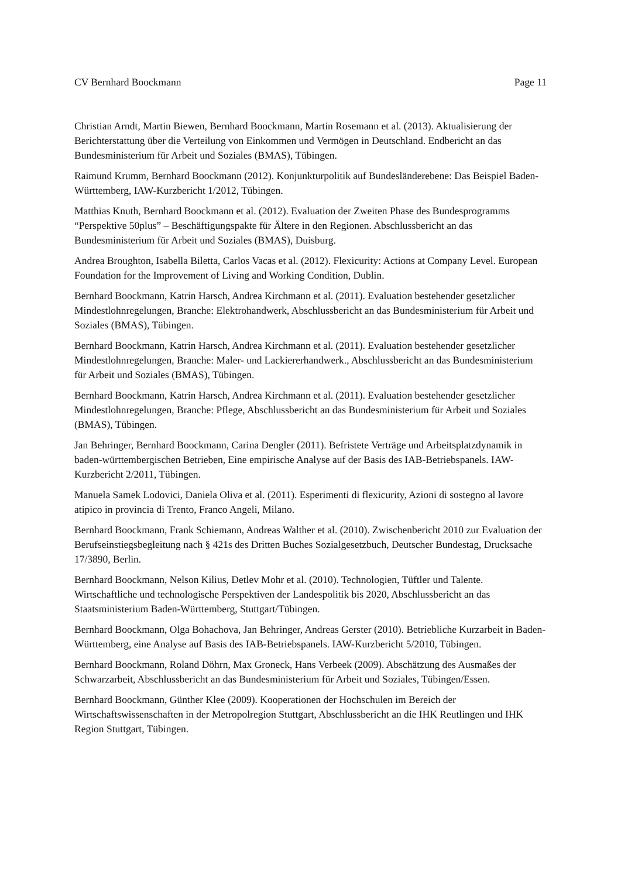CV Bernhard Boockmann Page 11
Christian Arndt, Martin Biewen, Bernhard Boockmann, Martin Rosemann et al. (2013). Aktualisierung der Berichterstattung über die Verteilung von Einkommen und Vermögen in Deutschland. Endbericht an das Bundesministerium für Arbeit und Soziales (BMAS), Tübingen.
Raimund Krumm, Bernhard Boockmann (2012). Konjunkturpolitik auf Bundesländerebene: Das Beispiel Baden-Württemberg, IAW-Kurzbericht 1/2012, Tübingen.
Matthias Knuth, Bernhard Boockmann et al. (2012). Evaluation der Zweiten Phase des Bundesprogramms “Perspektive 50plus” – Beschäftigungspakte für Ältere in den Regionen. Abschlussbericht an das Bundesministerium für Arbeit und Soziales (BMAS), Duisburg.
Andrea Broughton, Isabella Biletta, Carlos Vacas et al. (2012). Flexicurity: Actions at Company Level. European Foundation for the Improvement of Living and Working Condition, Dublin.
Bernhard Boockmann, Katrin Harsch, Andrea Kirchmann et al. (2011). Evaluation bestehender gesetzlicher Mindestlohnregelungen, Branche: Elektrohandwerk, Abschlussbericht an das Bundesministerium für Arbeit und Soziales (BMAS), Tübingen.
Bernhard Boockmann, Katrin Harsch, Andrea Kirchmann et al. (2011). Evaluation bestehender gesetzlicher Mindestlohnregelungen, Branche: Maler- und Lackiererhandwerk., Abschlussbericht an das Bundesministerium für Arbeit und Soziales (BMAS), Tübingen.
Bernhard Boockmann, Katrin Harsch, Andrea Kirchmann et al. (2011). Evaluation bestehender gesetzlicher Mindestlohnregelungen, Branche: Pflege, Abschlussbericht an das Bundesministerium für Arbeit und Soziales (BMAS), Tübingen.
Jan Behringer, Bernhard Boockmann, Carina Dengler (2011). Befristete Verträge und Arbeitsplatzdynamik in baden-württembergischen Betrieben, Eine empirische Analyse auf der Basis des IAB-Betriebspanels. IAW-Kurzbericht 2/2011, Tübingen.
Manuela Samek Lodovici, Daniela Oliva et al. (2011). Esperimenti di flexicurity, Azioni di sostegno al lavore atipico in provincia di Trento, Franco Angeli, Milano.
Bernhard Boockmann, Frank Schiemann, Andreas Walther et al. (2010). Zwischenbericht 2010 zur Evaluation der Berufseinstiegsbegleitung nach § 421s des Dritten Buches Sozialgesetzbuch, Deutscher Bundestag, Drucksache 17/3890, Berlin.
Bernhard Boockmann, Nelson Kilius, Detlev Mohr et al. (2010). Technologien, Tüftler und Talente. Wirtschaftliche und technologische Perspektiven der Landespolitik bis 2020, Abschlussbericht an das Staatsministerium Baden-Württemberg, Stuttgart/Tübingen.
Bernhard Boockmann, Olga Bohachova, Jan Behringer, Andreas Gerster (2010). Betriebliche Kurzarbeit in Baden-Württemberg, eine Analyse auf Basis des IAB-Betriebspanels. IAW-Kurzbericht 5/2010, Tübingen.
Bernhard Boockmann, Roland Döhrn, Max Groneck, Hans Verbeek (2009). Abschätzung des Ausmaßes der Schwarzarbeit, Abschlussbericht an das Bundesministerium für Arbeit und Soziales, Tübingen/Essen.
Bernhard Boockmann, Günther Klee (2009). Kooperationen der Hochschulen im Bereich der Wirtschaftswissenschaften in der Metropolregion Stuttgart, Abschlussbericht an die IHK Reutlingen und IHK Region Stuttgart, Tübingen.